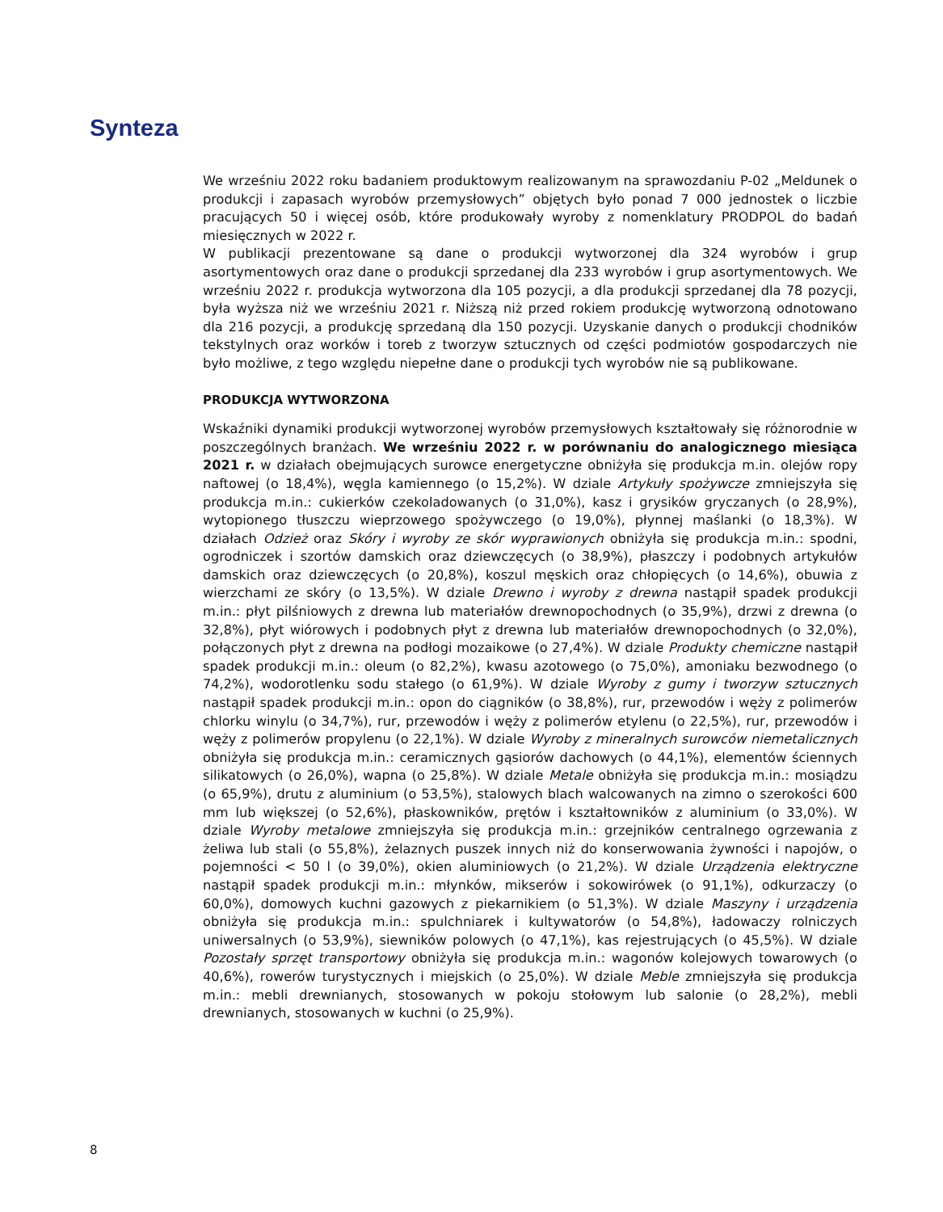Synteza
We wrześniu 2022 roku badaniem produktowym realizowanym na sprawozdaniu P-02 „Meldunek o produkcji i zapasach wyrobów przemysłowych” objętych było ponad 7 000 jednostek o liczbie pracujących 50 i więcej osób, które produkowały wyroby z nomenklatury PRODPOL do badań miesięcznych w 2022 r.
W publikacji prezentowane są dane o produkcji wytworzonej dla 324 wyrobów i grup asortymentowych oraz dane o produkcji sprzedanej dla 233 wyrobów i grup asortymentowych. We wrześniu 2022 r. produkcja wytworzona dla 105 pozycji, a dla produkcji sprzedanej dla 78 pozycji, była wyższa niż we wrześniu 2021 r. Niższą niż przed rokiem produkcję wytworzoną odnotowano dla 216 pozycji, a produkcję sprzedaną dla 150 pozycji. Uzyskanie danych o produkcji chodników tekstylnych oraz worków i toreb z tworzyw sztucznych od części podmiotów gospodarczych nie było możliwe, z tego względu niepełne dane o produkcji tych wyrobów nie są publikowane.
PRODUKCJA WYTWORZONA
Wskaźniki dynamiki produkcji wytworzonej wyrobów przemysłowych kształtowały się różnorodnie w poszczególnych branżach. We wrześniu 2022 r. w porównaniu do analogicznego miesiąca 2021 r. w działach obejmujących surowce energetyczne obniżyła się produkcja m.in. olejów ropy naftowej (o 18,4%), węgla kamiennego (o 15,2%). W dziale Artykuły spożywcze zmniejszyła się produkcja m.in.: cukierków czekoladowanych (o 31,0%), kasz i grysików gryczanych (o 28,9%), wytopionego tłuszczu wieprzowego spożywczego (o 19,0%), płynnej maślanki (o 18,3%). W działach Odzież oraz Skóry i wyroby ze skór wyprawionych obniżyła się produkcja m.in.: spodni, ogrodniczek i szortów damskich oraz dziewczęcych (o 38,9%), płaszczy i podobnych artykułów damskich oraz dziewczęcych (o 20,8%), koszul męskich oraz chłopięcych (o 14,6%), obuwia z wierzchami ze skóry (o 13,5%). W dziale Drewno i wyroby z drewna nastąpił spadek produkcji m.in.: płyt pilśniowych z drewna lub materiałów drewnopochodnych (o 35,9%), drzwi z drewna (o 32,8%), płyt wiórowych i podobnych płyt z drewna lub materiałów drewnopochodnych (o 32,0%), połączonych płyt z drewna na podłogi mozaikowe (o 27,4%). W dziale Produkty chemiczne nastąpił spadek produkcji m.in.: oleum (o 82,2%), kwasu azotowego (o 75,0%), amoniaku bezwodnego (o 74,2%), wodorotlenku sodu stałego (o 61,9%). W dziale Wyroby z gumy i tworzyw sztucznych nastąpił spadek produkcji m.in.: opon do ciągników (o 38,8%), rur, przewodów i węży z polimerów chlorku winylu (o 34,7%), rur, przewodów i węży z polimerów etylenu (o 22,5%), rur, przewodów i węży z polimerów propylenu (o 22,1%). W dziale Wyroby z mineralnych surowców niemetalicznych obniżyła się produkcja m.in.: ceramicznych gąsiorów dachowych (o 44,1%), elementów ściennych silikatowych (o 26,0%), wapna (o 25,8%). W dziale Metale obniżyła się produkcja m.in.: mosiądzu (o 65,9%), drutu z aluminium (o 53,5%), stalowych blach walcowanych na zimno o szerokości 600 mm lub większej (o 52,6%), płaskowników, prętów i kształtowników z aluminium (o 33,0%). W dziale Wyroby metalowe zmniejszyła się produkcja m.in.: grzejników centralnego ogrzewania z żeliwa lub stali (o 55,8%), żelaznych puszek innych niż do konserwowania żywności i napojów, o pojemności < 50 l (o 39,0%), okien aluminiowych (o 21,2%). W dziale Urządzenia elektryczne nastąpił spadek produkcji m.in.: młynków, mikserów i sokowirówek (o 91,1%), odkurzaczy (o 60,0%), domowych kuchni gazowych z piekarnikiem (o 51,3%). W dziale Maszyny i urządzenia obniżyła się produkcja m.in.: spulchniarek i kultywatorów (o 54,8%), ładowaczy rolniczych uniwersalnych (o 53,9%), siewników polowych (o 47,1%), kas rejestrujących (o 45,5%). W dziale Pozostały sprzęt transportowy obniżyła się produkcja m.in.: wagonów kolejowych towarowych (o 40,6%), rowerów turystycznych i miejskich (o 25,0%). W dziale Meble zmniejszyła się produkcja m.in.: mebli drewnianych, stosowanych w pokoju stołowym lub salonie (o 28,2%), mebli drewnianych, stosowanych w kuchni (o 25,9%).
8